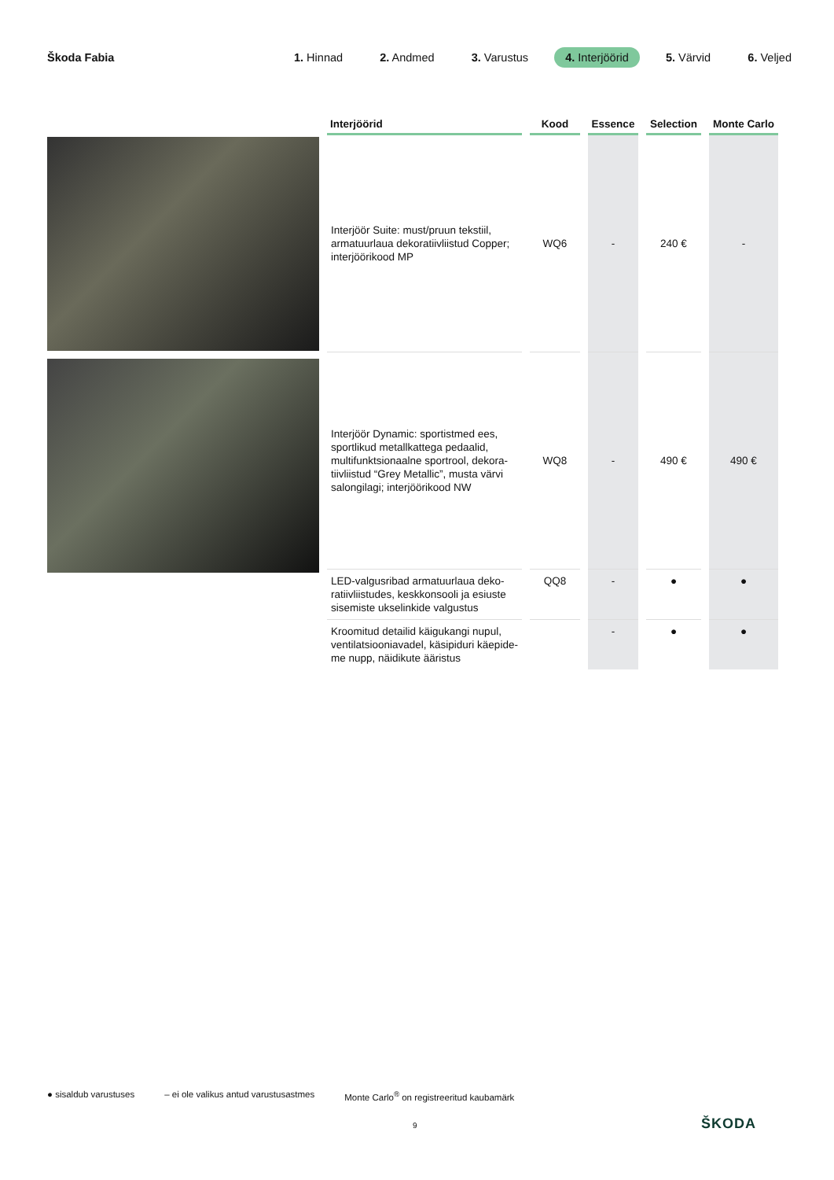Škoda Fabia
1. Hinnad 2. Andmed 3. Varustus 4. Interjöörid 5. Värvid 6. Veljed
| Interjöörid | Kood | Essence | Selection | Monte Carlo |
| --- | --- | --- | --- | --- |
| Interjöör Suite: must/pruun tekstiil, armatuurlaua dekoratiivliistud Copper; interjöörikood MP | WQ6 | - | 240 € | - |
| Interjöör Dynamic: sportistmed ees, sportlikud metallkattega pedaalid, multifunktsionaalne sportrool, dekora-tiivliistud “Grey Metallic”, musta värvi salongilagi; interjöörikood NW | WQ8 | - | 490 € | 490 € |
| LED-valgusribad armatuurlaua deko-ratiivliistudes, keskkonsooli ja esiuste sisemiste ukselinkide valgustus | QQ8 | - | ● | ● |
| Kroomitud detailid käigukangi nupul, ventilatsiooniavadel, käsipiduri käepide-me nupp, näidikute ääristus | | - | ● | ● |
● sisaldub varustuses – ei ole valikus antud varustusastmes Monte Carlo<sup>®</sup> on registreeritud kaubamärk
9 ŠKODA